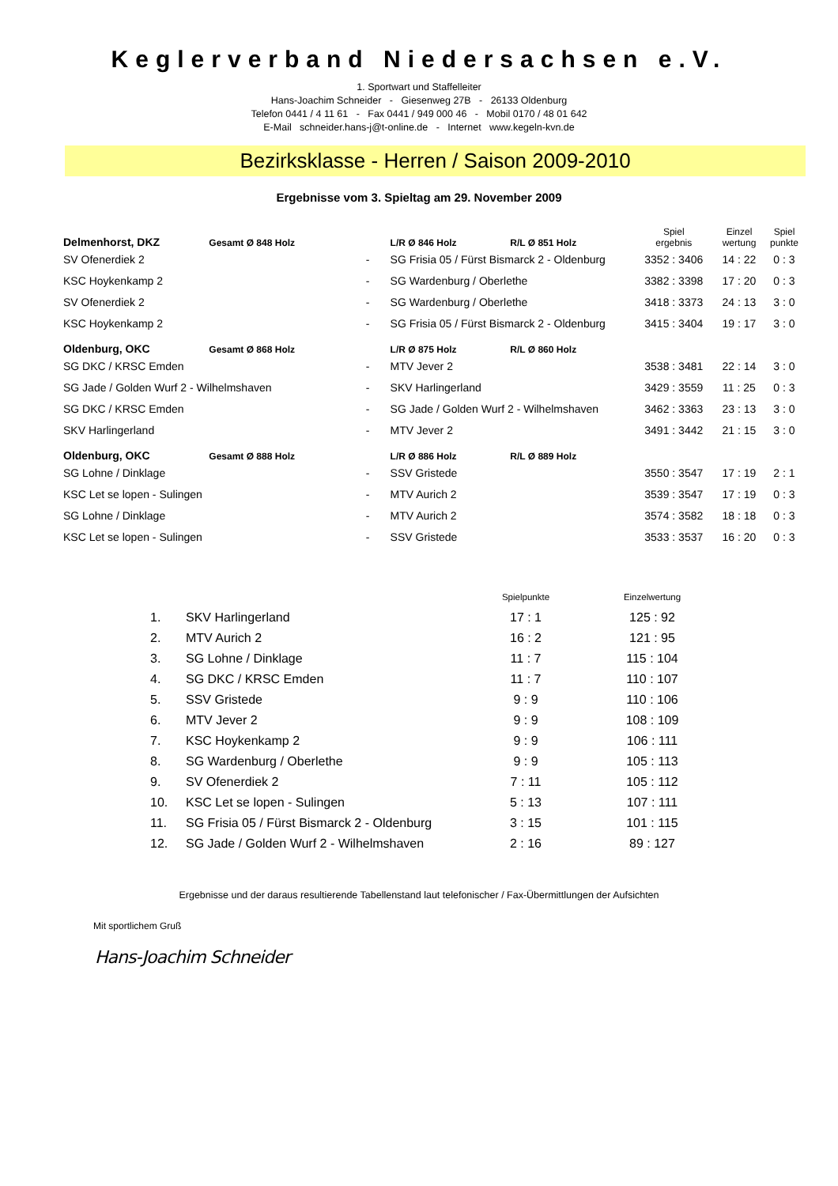Keglerverband Niedersachsen e.V.
1. Sportwart und Staffelleiter
Hans-Joachim Schneider - Giesenweg 27B - 26133 Oldenburg
Telefon 0441 / 4 11 61 - Fax 0441 / 949 000 46 - Mobil 0170 / 48 01 642
E-Mail schneider.hans-j@t-online.de - Internet www.kegeln-kvn.de
Bezirksklasse - Herren / Saison 2009-2010
Ergebnisse vom 3. Spieltag am 29. November 2009
| Delmenhorst, DKZ | Gesamt Ø 848 Holz | | L/R Ø 846 Holz | R/L Ø 851 Holz | Spiel ergebnis | Einzel wertung | Spiel punkte |
| SV Ofenerdiek 2 | | - | SG Frisia 05 / Fürst Bismarck 2 - Oldenburg | | 3352 : 3406 | 14 : 22 | 0 : 3 |
| KSC Hoykenkamp 2 | | - | SG Wardenburg / Oberlethe | | 3382 : 3398 | 17 : 20 | 0 : 3 |
| SV Ofenerdiek 2 | | - | SG Wardenburg / Oberlethe | | 3418 : 3373 | 24 : 13 | 3 : 0 |
| KSC Hoykenkamp 2 | | - | SG Frisia 05 / Fürst Bismarck 2 - Oldenburg | | 3415 : 3404 | 19 : 17 | 3 : 0 |
| Oldenburg, OKC | Gesamt Ø 868 Holz | | L/R Ø 875 Holz | R/L Ø 860 Holz | | | |
| SG DKC / KRSC Emden | | - | MTV Jever 2 | | 3538 : 3481 | 22 : 14 | 3 : 0 |
| SG Jade / Golden Wurf 2 - Wilhelmshaven | | - | SKV Harlingerland | | 3429 : 3559 | 11 : 25 | 0 : 3 |
| SG DKC / KRSC Emden | | - | SG Jade / Golden Wurf 2 - Wilhelmshaven | | 3462 : 3363 | 23 : 13 | 3 : 0 |
| SKV Harlingerland | | - | MTV Jever 2 | | 3491 : 3442 | 21 : 15 | 3 : 0 |
| Oldenburg, OKC | Gesamt Ø 888 Holz | | L/R Ø 886 Holz | R/L Ø 889 Holz | | | |
| SG Lohne / Dinklage | | - | SSV Gristede | | 3550 : 3547 | 17 : 19 | 2 : 1 |
| KSC Let se lopen - Sulingen | | - | MTV Aurich 2 | | 3539 : 3547 | 17 : 19 | 0 : 3 |
| SG Lohne / Dinklage | | - | MTV Aurich 2 | | 3574 : 3582 | 18 : 18 | 0 : 3 |
| KSC Let se lopen - Sulingen | | - | SSV Gristede | | 3533 : 3537 | 16 : 20 | 0 : 3 |
| | | Spielpunkte | | Einzelwertung |
| 1. | SKV Harlingerland | 17 : 1 | | 125 : 92 |
| 2. | MTV Aurich 2 | 16 : 2 | | 121 : 95 |
| 3. | SG Lohne / Dinklage | 11 : 7 | | 115 : 104 |
| 4. | SG DKC / KRSC Emden | 11 : 7 | | 110 : 107 |
| 5. | SSV Gristede | 9 : 9 | | 110 : 106 |
| 6. | MTV Jever 2 | 9 : 9 | | 108 : 109 |
| 7. | KSC Hoykenkamp 2 | 9 : 9 | | 106 : 111 |
| 8. | SG Wardenburg / Oberlethe | 9 : 9 | | 105 : 113 |
| 9. | SV Ofenerdiek 2 | 7 : 11 | | 105 : 112 |
| 10. | KSC Let se lopen - Sulingen | 5 : 13 | | 107 : 111 |
| 11. | SG Frisia 05 / Fürst Bismarck 2 - Oldenburg | 3 : 15 | | 101 : 115 |
| 12. | SG Jade / Golden Wurf 2 - Wilhelmshaven | 2 : 16 | | 89 : 127 |
Ergebnisse und der daraus resultierende Tabellenstand laut telefonischer / Fax-Übermittlungen der Aufsichten
Mit sportlichem Gruß
Hans-Joachim Schneider